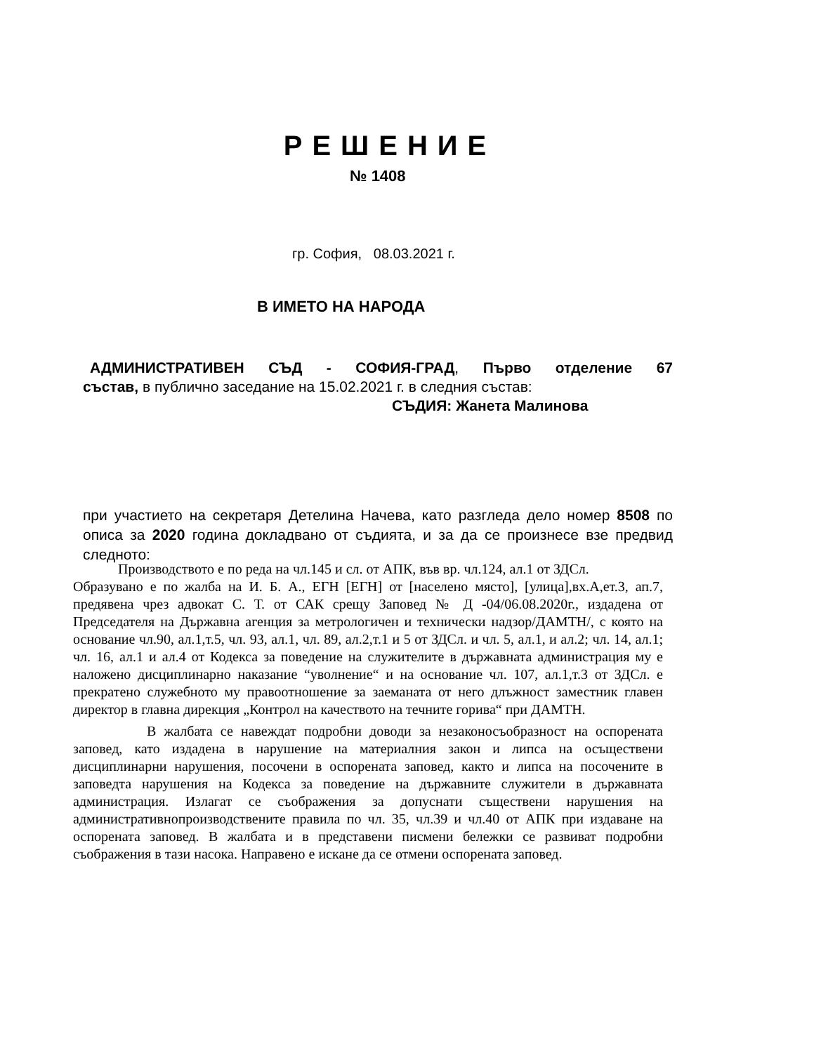РЕШЕНИЕ
№ 1408
гр. София, 08.03.2021 г.
В ИМЕТО НА НАРОДА
АДМИНИСТРАТИВЕН СЪД - СОФИЯ-ГРАД, Първо отделение 67
състав, в публично заседание на 15.02.2021 г. в следния състав:
СЪДИЯ: Жанета Малинова
при участието на секретаря Детелина Начева, като разгледа дело номер 8508 по описа за 2020 година докладвано от съдията, и за да се произнесе взе предвид следното:
Производството е по реда на чл.145 и сл. от АПК, във вр. чл.124, ал.1 от ЗДСл.
Образувано е по жалба на И. Б. А., ЕГН [ЕГН] от [населено място], [улица],вх.А,ет.3, ап.7, предявена чрез адвокат С. Т. от САК срещу Заповед № Д -04/06.08.2020г., издадена от Председателя на Държавна агенция за метрологичен и технически надзор/ДАМТН/, с която на основание чл.90, ал.1,т.5, чл. 93, ал.1, чл. 89, ал.2,т.1 и 5 от ЗДСл. и чл. 5, ал.1, и ал.2; чл. 14, ал.1; чл. 16, ал.1 и ал.4 от Кодекса за поведение на служителите в държавната администрация му е наложено дисциплинарно наказание “уволнение“ и на основание чл. 107, ал.1,т.3 от ЗДСл. е прекратено служебното му правоотношение за заеманата от него длъжност заместник главен директор в главна дирекция „Контрол на качеството на течните горива“ при ДАМТН.
В жалбата се навеждат подробни доводи за незаконосъобразност на оспорената заповед, като издадена в нарушение на материалния закон и липса на осъществени дисциплинарни нарушения, посочени в оспорената заповед, както и липса на посочените в заповедта нарушения на Кодекса за поведение на държавните служители в държавната администрация. Излагат се съображения за допуснати съществени нарушения на административнопроизводствените правила по чл. 35, чл.39 и чл.40 от АПК при издаване на оспорената заповед. В жалбата и в представени писмени бележки се развиват подробни съображения в тази насока. Направено е искане да се отмени оспорената заповед.